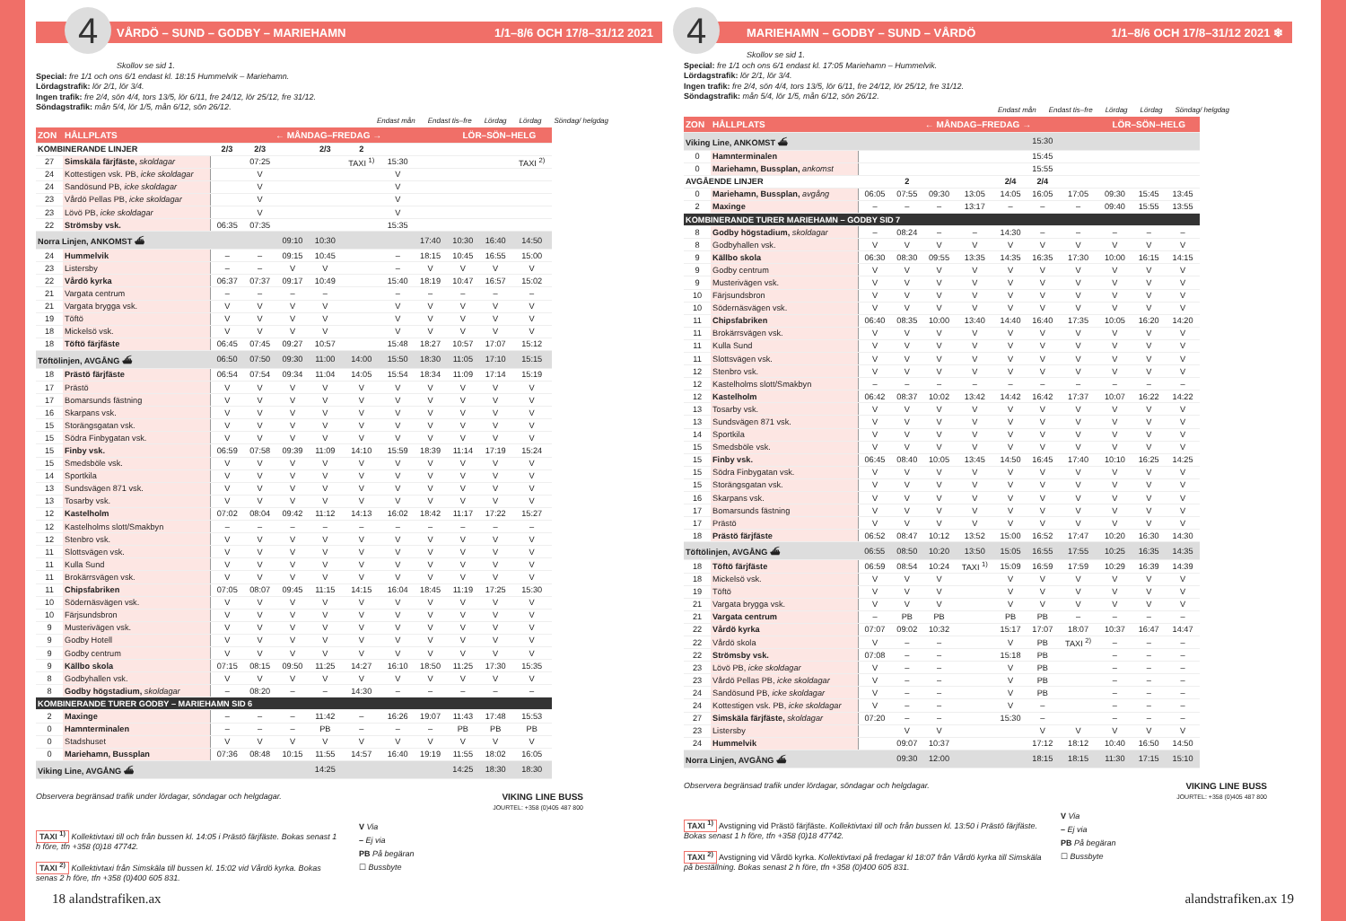4
VÅRDÖ – SUND – GODBY – MARIEHAMN 1/1–8/6 OCH 17/8–31/12 2021
Skollov se sid 1.
Special: fre 1/1 och ons 6/1 endast kl. 18:15 Hummelvik – Mariehamn.
Lördagstrafik: lör 2/1, lör 3/4.
Ingen trafik: fre 2/4, sön 4/4, tors 13/5, lör 6/11, fre 24/12, lör 25/12, fre 31/12.
Söndagstrafik: mån 5/4, lör 1/5, mån 6/12, sön 26/12.
Endast mån Endast tis–fre Lördag Lördag Söndag/ helgdag
| ZON | HÅLLPLATS | ← MÅNDAG–FREDAG → | | | | | | | LÖR–SÖN–HELG | | |
| --- | --- | --- | --- | --- | --- | --- | --- | --- | --- | --- | --- |
| KOMBINERANDE LINJER | | 2/3 | 2/3 | | 2/3 | 2 | | | | | |
| 27 | Simskäla färjfäste, skoldagar | | 07:25 | | | TAXI <sup>1)</sup> | 15:30 | | | | TAXI <sup>2)</sup> |
| 24 | Kottestigen vsk. PB, icke skoldagar | | V | | | | V | | | | |
| 24 | Sandösund PB, icke skoldagar | | V | | | | V | | | | |
| 23 | Vårdö Pellas PB, icke skoldagar | | V | | | | V | | | | |
| 23 | Lövö PB, icke skoldagar | | V | | | | V | | | | |
| 22 | Strömsby vsk. | 06:35 | 07:35 | | | | 15:35 | | | | |
| Norra Linjen, ANKOMST ⛴ | | | | 09:10 | 10:30 | | | 17:40 | 10:30 | 16:40 | 14:50 |
| 24 | Hummelvik | – | – | 09:15 | 10:45 | | – | 18:15 | 10:45 | 16:55 | 15:00 |
| 23 | Listersby | – | – | V | V | | – | V | V | V | V |
| 22 | Vårdö kyrka | 06:37 | 07:37 | 09:17 | 10:49 | | 15:40 | 18:19 | 10:47 | 16:57 | 15:02 |
| 21 | Vargata centrum | – | – | – | – | | – | – | – | – | – |
| 21 | Vargata brygga vsk. | V | V | V | V | | V | V | V | V | V |
| 19 | Töftö | V | V | V | V | | V | V | V | V | V |
| 18 | Mickelsö vsk. | V | V | V | V | | V | V | V | V | V |
| 18 | Töftö färjfäste | 06:45 | 07:45 | 09:27 | 10:57 | | 15:48 | 18:27 | 10:57 | 17:07 | 15:12 |
| Töftölinjen, AVGÅNG ⛴ | | 06:50 | 07:50 | 09:30 | 11:00 | 14:00 | 15:50 | 18:30 | 11:05 | 17:10 | 15:15 |
| 18 | Prästö färjfäste | 06:54 | 07:54 | 09:34 | 11:04 | 14:05 | 15:54 | 18:34 | 11:09 | 17:14 | 15:19 |
| 17 | Prästö | V | V | V | V | V | V | V | V | V | V |
| 17 | Bomarsunds fästning | V | V | V | V | V | V | V | V | V | V |
| 16 | Skarpans vsk. | V | V | V | V | V | V | V | V | V | V |
| 15 | Storängsgatan vsk. | V | V | V | V | V | V | V | V | V | V |
| 15 | Södra Finbygatan vsk. | V | V | V | V | V | V | V | V | V | V |
| 15 | Finby vsk. | 06:59 | 07:58 | 09:39 | 11:09 | 14:10 | 15:59 | 18:39 | 11:14 | 17:19 | 15:24 |
| 15 | Smedsböle vsk. | V | V | V | V | V | V | V | V | V | V |
| 14 | Sportkila | V | V | V | V | V | V | V | V | V | V |
| 13 | Sundsvägen 871 vsk. | V | V | V | V | V | V | V | V | V | V |
| 13 | Tosarby vsk. | V | V | V | V | V | V | V | V | V | V |
| 12 | Kastelholm | 07:02 | 08:04 | 09:42 | 11:12 | 14:13 | 16:02 | 18:42 | 11:17 | 17:22 | 15:27 |
| 12 | Kastelholms slott/Smakbyn | – | – | – | – | – | – | – | – | – | – |
| 12 | Stenbro vsk. | V | V | V | V | V | V | V | V | V | V |
| 11 | Slottsvägen vsk. | V | V | V | V | V | V | V | V | V | V |
| 11 | Kulla Sund | V | V | V | V | V | V | V | V | V | V |
| 11 | Brokärrsvägen vsk. | V | V | V | V | V | V | V | V | V | V |
| 11 | Chipsfabriken | 07:05 | 08:07 | 09:45 | 11:15 | 14:15 | 16:04 | 18:45 | 11:19 | 17:25 | 15:30 |
| 10 | Södernäsvägen vsk. | V | V | V | V | V | V | V | V | V | V |
| 10 | Färjsundsbron | V | V | V | V | V | V | V | V | V | V |
| 9 | Musterivägen vsk. | V | V | V | V | V | V | V | V | V | V |
| 9 | Godby Hotell | V | V | V | V | V | V | V | V | V | V |
| 9 | Godby centrum | V | V | V | V | V | V | V | V | V | V |
| 9 | Källbo skola | 07:15 | 08:15 | 09:50 | 11:25 | 14:27 | 16:10 | 18:50 | 11:25 | 17:30 | 15:35 |
| 8 | Godbyhallen vsk. | V | V | V | V | V | V | V | V | V | V |
| 8 | Godby högstadium, skoldagar | – | 08:20 | – | – | 14:30 | – | – | – | – | – |
| KOMBINERANDE TURER GODBY – MARIEHAMN SID 6 | | | | | | | | | | | |
| 2 | Maxinge | – | – | – | 11:42 | – | 16:26 | 19:07 | 11:43 | 17:48 | 15:53 |
| 0 | Hamnterminalen | – | – | – | PB | – | – | – | PB | PB | PB |
| 0 | Stadshuset | V | V | V | V | V | V | V | V | V | V |
| 0 | Mariehamn, Bussplan | 07:36 | 08:48 | 10:15 | 11:55 | 14:57 | 16:40 | 19:19 | 11:55 | 18:02 | 16:05 |
| Viking Line, AVGÅNG ⛴ | | | | | 14:25 | | | | 14:25 | 18:30 | 18:30 |
Observera begränsad trafik under lördagar, söndagar och helgdagar.
VIKING LINE BUSS
JOURTEL: +358 (0)405 487 800
TAXI <sup>1)</sup> Kollektivtaxi till och från bussen kl. 14:05 i Prästö färjfäste. Bokas senast 1 h före, tfn +358 (0)18 47742.
TAXI <sup>2)</sup> Kollektivtaxi från Simskäla till bussen kl. 15:02 vid Vårdö kyrka. Bokas senas 2 h före, tfn +358 (0)400 605 831.
V Via
– Ej via
PB På begäran
☐ Bussbyte
18 alandstrafiken.ax
4
MARIEHAMN – GODBY – SUND – VÅRDÖ 1/1–8/6 OCH 17/8–31/12 2021 ❄
Skollov se sid 1.
Special: fre 1/1 och ons 6/1 endast kl. 17:05 Mariehamn – Hummelvik.
Lördagstrafik: lör 2/1, lör 3/4.
Ingen trafik: fre 2/4, sön 4/4, tors 13/5, lör 6/11, fre 24/12, lör 25/12, fre 31/12.
Söndagstrafik: mån 5/4, lör 1/5, mån 6/12, sön 26/12.
Endast mån Endast tis–fre Lördag Lördag Söndag/ helgdag
| ZON | HÅLLPLATS | ← MÅNDAG–FREDAG → | | | | | | | LÖR–SÖN–HELG | | |
| --- | --- | --- | --- | --- | --- | --- | --- | --- | --- | --- | --- |
| Viking Line, ANKOMST ⛴ | | | | | | | 15:30 | | | | |
| 0 | Hamnterminalen | | | | | | 15:45 | | | | |
| 0 | Mariehamn, Bussplan, ankomst | | | | | | 15:55 | | | | |
| AVGÅENDE LINJER | | | 2 | | | 2/4 | 2/4 | | | | |
| 0 | Mariehamn, Bussplan, avgång | 06:05 | 07:55 | 09:30 | 13:05 | 14:05 | 16:05 | 17:05 | 09:30 | 15:45 | 13:45 |
| 2 | Maxinge | – | – | – | 13:17 | – | – | – | 09:40 | 15:55 | 13:55 |
| KOMBINERANDE TURER MARIEHAMN – GODBY SID 7 | | | | | | | | | | | |
| 8 | Godby högstadium, skoldagar | – | 08:24 | – | – | 14:30 | – | – | – | – | – |
| 8 | Godbyhallen vsk. | V | V | V | V | V | V | V | V | V | V |
| 9 | Källbo skola | 06:30 | 08:30 | 09:55 | 13:35 | 14:35 | 16:35 | 17:30 | 10:00 | 16:15 | 14:15 |
| 9 | Godby centrum | V | V | V | V | V | V | V | V | V | V |
| 9 | Musterivägen vsk. | V | V | V | V | V | V | V | V | V | V |
| 10 | Färjsundsbron | V | V | V | V | V | V | V | V | V | V |
| 10 | Södernäsvägen vsk. | V | V | V | V | V | V | V | V | V | V |
| 11 | Chipsfabriken | 06:40 | 08:35 | 10:00 | 13:40 | 14:40 | 16:40 | 17:35 | 10:05 | 16:20 | 14:20 |
| 11 | Brokärrsvägen vsk. | V | V | V | V | V | V | V | V | V | V |
| 11 | Kulla Sund | V | V | V | V | V | V | V | V | V | V |
| 11 | Slottsvägen vsk. | V | V | V | V | V | V | V | V | V | V |
| 12 | Stenbro vsk. | V | V | V | V | V | V | V | V | V | V |
| 12 | Kastelholms slott/Smakbyn | – | – | – | – | – | – | – | – | – | – |
| 12 | Kastelholm | 06:42 | 08:37 | 10:02 | 13:42 | 14:42 | 16:42 | 17:37 | 10:07 | 16:22 | 14:22 |
| 13 | Tosarby vsk. | V | V | V | V | V | V | V | V | V | V |
| 13 | Sundsvägen 871 vsk. | V | V | V | V | V | V | V | V | V | V |
| 14 | Sportkila | V | V | V | V | V | V | V | V | V | V |
| 15 | Smedsböle vsk. | V | V | V | V | V | V | V | V | V | V |
| 15 | Finby vsk. | 06:45 | 08:40 | 10:05 | 13:45 | 14:50 | 16:45 | 17:40 | 10:10 | 16:25 | 14:25 |
| 15 | Södra Finbygatan vsk. | V | V | V | V | V | V | V | V | V | V |
| 15 | Storängsgatan vsk. | V | V | V | V | V | V | V | V | V | V |
| 16 | Skarpans vsk. | V | V | V | V | V | V | V | V | V | V |
| 17 | Bomarsunds fästning | V | V | V | V | V | V | V | V | V | V |
| 17 | Prästö | V | V | V | V | V | V | V | V | V | V |
| 18 | Prästö färjfäste | 06:52 | 08:47 | 10:12 | 13:52 | 15:00 | 16:52 | 17:47 | 10:20 | 16:30 | 14:30 |
| Töftölinjen, AVGÅNG ⛴ | | 06:55 | 08:50 | 10:20 | 13:50 | 15:05 | 16:55 | 17:55 | 10:25 | 16:35 | 14:35 |
| 18 | Töftö färjfäste | 06:59 | 08:54 | 10:24 | TAXI <sup>1)</sup> | 15:09 | 16:59 | 17:59 | 10:29 | 16:39 | 14:39 |
| 18 | Mickelsö vsk. | V | V | V | | V | V | V | V | V | V |
| 19 | Töftö | V | V | V | | V | V | V | V | V | V |
| 21 | Vargata brygga vsk. | V | V | V | | V | V | V | V | V | V |
| 21 | Vargata centrum | – | PB | PB | | PB | PB | – | – | – | – |
| 22 | Vårdö kyrka | 07:07 | 09:02 | 10:32 | | 15:17 | 17:07 | 18:07 | 10:37 | 16:47 | 14:47 |
| 22 | Vårdö skola | V | – | – | | V | PB | TAXI <sup>2)</sup> | – | – | – |
| 22 | Strömsby vsk. | 07:08 | – | – | | 15:18 | PB | | – | – | – |
| 23 | Lövö PB, icke skoldagar | V | – | – | | V | PB | | – | – | – |
| 23 | Vårdö Pellas PB, icke skoldagar | V | – | – | | V | PB | | – | – | – |
| 24 | Sandösund PB, icke skoldagar | V | – | – | | V | PB | | – | – | – |
| 24 | Kottestigen vsk. PB, icke skoldagar | V | – | – | | V | – | | – | – | – |
| 27 | Simskäla färjfäste, skoldagar | 07:20 | – | – | | 15:30 | – | | – | – | – |
| 23 | Listersby | | V | V | | | V | V | V | V | V |
| 24 | Hummelvik | | 09:07 | 10:37 | | | 17:12 | 18:12 | 10:40 | 16:50 | 14:50 |
| Norra Linjen, AVGÅNG ⛴ | | | 09:30 | 12:00 | | | 18:15 | 18:15 | 11:30 | 17:15 | 15:10 |
Observera begränsad trafik under lördagar, söndagar och helgdagar.
VIKING LINE BUSS
JOURTEL: +358 (0)405 487 800
TAXI <sup>1)</sup> Avstigning vid Prästö färjfäste. Kollektivtaxi till och från bussen kl. 13:50 i Prästö färjfäste. Bokas senast 1 h före, tfn +358 (0)18 47742.
TAXI <sup>2)</sup> Avstigning vid Vårdö kyrka. Kollektivtaxi på fredagar kl 18:07 från Vårdö kyrka till Simskäla på beställning. Bokas senast 2 h före, tfn +358 (0)400 605 831.
V Via
– Ej via
PB På begäran
☐ Bussbyte
alandstrafiken.ax 19